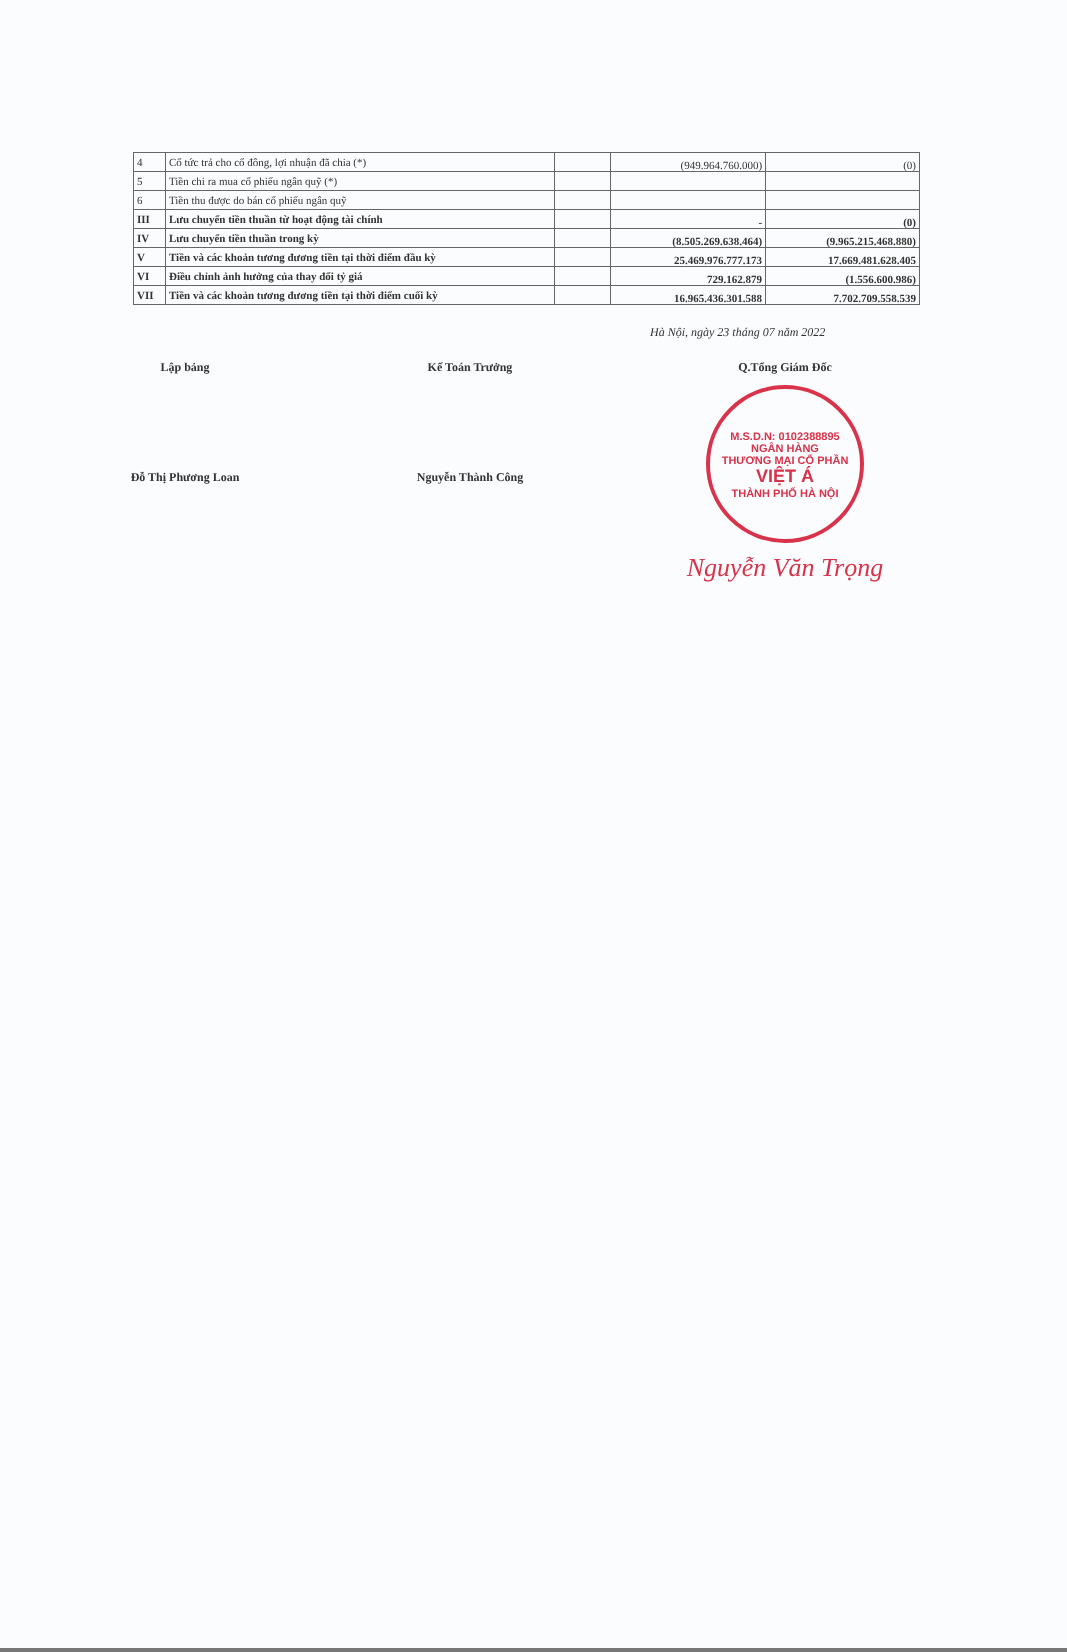| 4 | Cổ tức trả cho cổ đông, lợi nhuận đã chia (*) | | (949.964.760.000) | (0) |
| 5 | Tiền chi ra mua cổ phiếu ngân quỹ (*) | | | |
| 6 | Tiền thu được do bán cổ phiếu ngân quỹ | | | |
| III | Lưu chuyển tiền thuần từ hoạt động tài chính | | - | (0) |
| IV | Lưu chuyển tiền thuần trong kỳ | | (8.505.269.638.464) | (9.965.215.468.880) |
| V | Tiền và các khoản tương đương tiền tại thời điểm đầu kỳ | | 25.469.976.777.173 | 17.669.481.628.405 |
| VI | Điều chỉnh ảnh hưởng của thay đổi tỷ giá | | 729.162.879 | (1.556.600.986) |
| VII | Tiền và các khoản tương đương tiền tại thời điểm cuối kỳ | | 16.965.436.301.588 | 7.702.709.558.539 |
Hà Nội, ngày 23 tháng 07 năm 2022
Lập bảng
Đỗ Thị Phương Loan
Kế Toán Trưởng
Nguyễn Thành Công
Q.Tổng Giám Đốc
M.S.D.N: 0102388895
NGÂN HÀNG
THƯƠNG MẠI CỔ PHẦN
VIỆT Á
THÀNH PHỐ HÀ NỘI
Nguyễn Văn Trọng